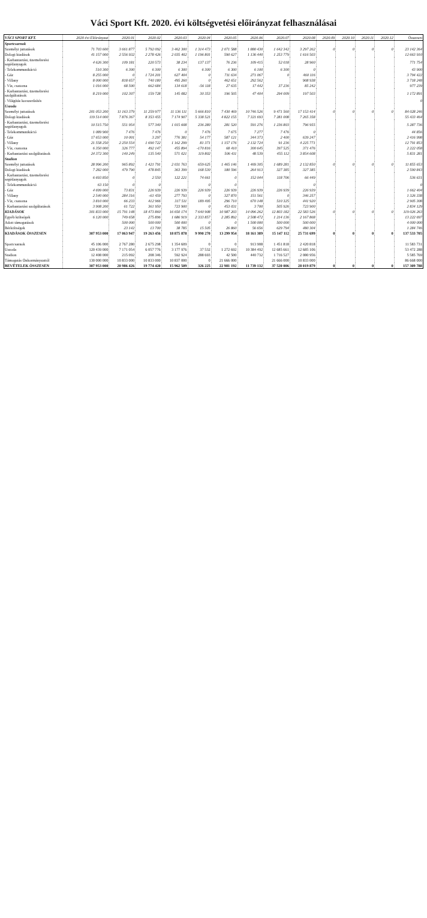Váci Sport Kft. 2020. évi költségvetési előirányzat felhasználásai
| VÁCI SPORT KFT. | 2020 évi Előirányzat | 2020.01 | 2020.02 | 2020.03 | 2020.04 | 2020.05 | 2020.06 | 2020.07 | 2020.08 | 2020.09 | 2020.10 | 2020.11 | 2020.12 | Összesen |
| --- | --- | --- | --- | --- | --- | --- | --- | --- | --- | --- | --- | --- | --- | --- |
| Sportcsarnok | | | | | | | | | | | | | | |
| Személyi juttatások | 71 703 600 | 3 661 877 | 5 792 092 | 3 462 300 | 1 314 473 | 2 071 588 | 1 880 430 | 1 642 342 | 3 297 262 | 0 | 0 | 0 | 0 | 23 142 364 |
| Dologi kiadások | 41 157 000 | 2 556 932 | 2 278 426 | 2 035 402 | 1 196 801 | 590 627 | 1 136 440 | 1 253 779 | 1 616 503 | | | | | 12 663 910 |
| - Karbantartási, üzemeltetési segédanyagok | 4 626 300 | 109 181 | 220 573 | 38 234 | 137 137 | 76 236 | 109 415 | 52 018 | 28 960 | | | | | 771 754 |
| - Telekommunikáció | 510 300 | 6 300 | 6 300 | 6 300 | 6 300 | 6 300 | 6 100 | 6 300 | 0 | | | | | 43 900 |
| - Gáz | 8 255 000 | 0 | 1 724 201 | 627 404 | 0 | 711 634 | 271 067 | 0 | 460 116 | | | | | 3 794 422 |
| - Villany | 8 000 000 | 818 657 | 740 180 | 495 260 | 0 | 462 651 | 292 562 | | 908 938 | | | | | 3 718 248 |
| - Víz, csatorna | 1 016 000 | 68 500 | 662 684 | 134 618 | -56 118 | 27 635 | 17 442 | 37 236 | 85 242 | | | | | 977 239 |
| - Karbantartási, üzemeltetési szolgáltatások | 8 219 000 | 102 307 | 159 728 | 145 082 | 30 353 | 196 505 | 47 404 | 294 009 | 197 503 | | | | | 1 172 891 |
| - Világítás korszerűsítés | | | | | | | | | | | | | | 0 |
| Uszoda | | | | | | | | | | | | | | |
| Személyi juttatások | 201 053 200 | 11 163 379 | 11 259 977 | 11 136 111 | 5 666 810 | 7 430 469 | 10 746 526 | 9 471 560 | 17 153 414 | 0 | 0 | 0 | 0 | 84 028 246 |
| Dologi kiadások | 119 514 000 | 7 876 367 | 8 353 455 | 7 174 907 | 5 338 521 | 4 822 155 | 7 321 693 | 7 281 008 | 7 265 358 | | | | | 55 433 464 |
| - Karbantartási, üzemeltetési segédanyagok | 10 515 750 | 551 954 | 577 340 | 1 015 608 | 236 280 | 281 520 | 591 276 | 1 236 803 | 796 955 | | | | | 5 287 736 |
| - Telekommunikáció | 1 089 900 | 7 476 | 7 476 | 0 | 7 476 | 7 675 | 7 277 | 7 476 | 0 | | | | | 44 856 |
| - Gáz | 17 653 000 | 10 001 | 3 297 | 776 381 | 54 177 | 587 121 | 344 373 | 2 400 | 639 247 | | | | | 2 416 998 |
| - Villany | 21 558 250 | 2 250 554 | 1 690 722 | 1 162 299 | 81 371 | 1 157 176 | 2 132 724 | 91 236 | 4 225 771 | | | | | 12 791 853 |
| - Víz, csatorna | 6 350 000 | 326 777 | 492 147 | 455 894 | -170 816 | 68 410 | 300 645 | 397 525 | 371 476 | | | | | 2 222 058 |
| - Karbantartási szolgáltatások | 24 372 300 | 140 249 | 135 540 | 571 021 | 119 802 | 506 411 | 48 539 | 455 112 | 3 854 608 | | | | | 5 831 281 |
| Stadion | | | | | | | | | | | | | | |
| Személyi juttatások | 28 996 200 | 965 892 | 1 421 791 | 2 031 763 | 659 625 | 1 465 146 | 1 469 305 | 1 689 281 | 2 132 850 | 0 | 0 | 0 | 0 | 11 855 653 |
| Dologi kiadások | 7 282 000 | 479 790 | 478 845 | 363 399 | 168 530 | 180 596 | 264 913 | 327 385 | 327 385 | | | | | 2 590 843 |
| - Karbantartási, üzemeltetési segédanyagok | 6 693 850 | 0 | 2 550 | 122 221 | 74 661 | 0 | 152 044 | 118 706 | 66 449 | | | | | 536 631 |
| - Telekommunikáció | 63 150 | 0 | 0 | | 0 | 0 | | | 0 | | | | | 0 |
| - Gáz | 4 699 000 | 73 831 | 226 939 | 226 939 | 226 939 | 226 939 | 226 939 | 226 939 | 226 939 | | | | | 1 662 404 |
| - Villany | 2 540 000 | 284 316 | -61 459 | 277 793 | 0 | 327 870 | 151 561 | 0 | 346 257 | | | | | 1 326 338 |
| - Víz, csatorna | 3 810 000 | 66 233 | 412 966 | 317 511 | 189 495 | 296 710 | 670 148 | 510 325 | 441 920 | | | | | 2 905 308 |
| - Karbantartási szolgáltatások | 3 908 200 | 61 722 | 361 950 | 723 900 | 0 | 453 031 | 3 700 | 505 926 | 723 900 | | | | | 2 834 129 |
| KIADÁSOK | 301 833 000 | 15 791 148 | 18 473 860 | 16 650 174 | 7 640 908 | 10 987 203 | 14 096 262 | 12 803 182 | 22 583 526 | 0 | 0 | 0 | 0 | 119 026 263 |
| Egyéb költségek | 6 120 000 | 749 658 | 275 896 | 1 686 919 | 2 333 857 | 2 285 892 | 2 508 472 | 1 214 136 | 2 167 868 | | | | | 13 222 697 |
| Adott támogatások | | 500 000 | 500 000 | 500 000 | 0 | 0 | 1 500 000 | 500 000 | 500 000 | | | | | 4 000 000 |
| Bérköltségek | | 23 142 | 13 700 | 38 785 | 15 505 | 26 860 | 56 656 | 629 794 | 480 304 | | | | | 1 284 746 |
| KIADÁSOK ÖSSZESEN | 307 953 000 | 17 063 947 | 19 263 456 | 18 875 878 | 9 990 270 | 13 299 954 | 18 161 389 | 15 147 112 | 25 731 699 | 0 | 0 | 0 | 0 | 137 533 705 |
| Sportcsarnok | 45 106 000 | 2 767 280 | 2 675 298 | 1 354 609 | 0 | 0 | 913 908 | 1 451 818 | 2 420 818 | | | | | 11 583 731 |
| Uszoda | 120 439 000 | 7 171 054 | 6 057 776 | 3 177 976 | 37 532 | 1 272 692 | 10 384 492 | 12 685 661 | 12 685 106 | | | | | 53 472 288 |
| Stadion | 12 408 000 | 215 092 | 208 346 | 592 924 | 288 693 | 42 500 | 440 732 | 1 716 527 | 2 080 956 | | | | | 5 585 769 |
| Támogatás Önkormányzattól | 130 000 000 | 10 833 000 | 10 833 000 | 10 837 000 | 0 | 21 666 000 | | 21 666 000 | 10 833 000 | | | | | 86 668 000 |
| BEVÉTELEK ÖSSZESEN | 307 953 000 | 20 986 426 | 19 774 420 | 15 962 509 | 326 225 | 22 981 192 | 11 739 132 | 37 520 006 | 28 019 879 | 0 | 0 | 0 | 0 | 157 309 788 |